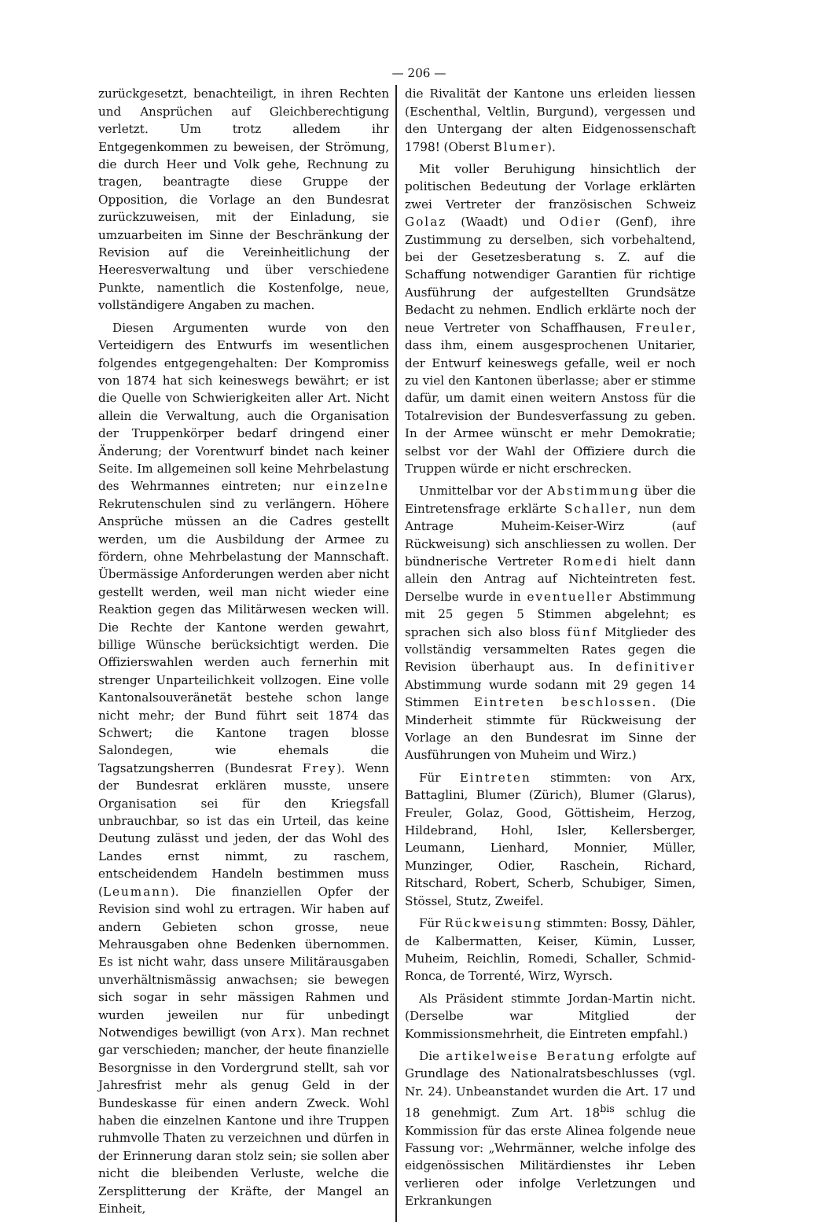— 206 —
zurückgesetzt, benachteiligt, in ihren Rechten und Ansprüchen auf Gleichberechtigung verletzt. Um trotz alledem ihr Entgegenkommen zu beweisen, der Strömung, die durch Heer und Volk gehe, Rechnung zu tragen, beantragte diese Gruppe der Opposition, die Vorlage an den Bundesrat zurückzuweisen, mit der Einladung, sie umzuarbeiten im Sinne der Beschränkung der Revision auf die Vereinheitlichung der Heeresverwaltung und über verschiedene Punkte, namentlich die Kostenfolge, neue, vollständigere Angaben zu machen.
Diesen Argumenten wurde von den Verteidigern des Entwurfs im wesentlichen folgendes entgegengehalten: Der Kompromiss von 1874 hat sich keineswegs bewährt; er ist die Quelle von Schwierigkeiten aller Art. Nicht allein die Verwaltung, auch die Organisation der Truppenkörper bedarf dringend einer Änderung; der Vorentwurf bindet nach keiner Seite. Im allgemeinen soll keine Mehrbelastung des Wehrmannes eintreten; nur einzelne Rekrutenschulen sind zu verlängern. Höhere Ansprüche müssen an die Cadres gestellt werden, um die Ausbildung der Armee zu fördern, ohne Mehrbelastung der Mannschaft. Übermässige Anforderungen werden aber nicht gestellt werden, weil man nicht wieder eine Reaktion gegen das Militärwesen wecken will. Die Rechte der Kantone werden gewahrt, billige Wünsche berücksichtigt werden. Die Offizierswahlen werden auch fernerhin mit strenger Unparteilichkeit vollzogen. Eine volle Kantonalsouveränetät bestehe schon lange nicht mehr; der Bund führt seit 1874 das Schwert; die Kantone tragen blosse Salondegen, wie ehemals die Tagsatzungsherren (Bundesrat Frey). Wenn der Bundesrat erklären musste, unsere Organisation sei für den Kriegsfall unbrauchbar, so ist das ein Urteil, das keine Deutung zulässt und jeden, der das Wohl des Landes ernst nimmt, zu raschem, entscheidendem Handeln bestimmen muss (Leumann). Die finanziellen Opfer der Revision sind wohl zu ertragen. Wir haben auf andern Gebieten schon grosse, neue Mehrausgaben ohne Bedenken übernommen. Es ist nicht wahr, dass unsere Militärausgaben unverhältnismässig anwachsen; sie bewegen sich sogar in sehr mässigen Rahmen und wurden jeweilen nur für unbedingt Notwendiges bewilligt (von Arx). Man rechnet gar verschieden; mancher, der heute finanzielle Besorgnisse in den Vordergrund stellt, sah vor Jahresfrist mehr als genug Geld in der Bundeskasse für einen andern Zweck. Wohl haben die einzelnen Kantone und ihre Truppen ruhmvolle Thaten zu verzeichnen und dürfen in der Erinnerung daran stolz sein; sie sollen aber nicht die bleibenden Verluste, welche die Zersplitterung der Kräfte, der Mangel an Einheit,
die Rivalität der Kantone uns erleiden liessen (Eschenthal, Veltlin, Burgund), vergessen und den Untergang der alten Eidgenossenschaft 1798! (Oberst Blumer).
Mit voller Beruhigung hinsichtlich der politischen Bedeutung der Vorlage erklärten zwei Vertreter der französischen Schweiz Golaz (Waadt) und Odier (Genf), ihre Zustimmung zu derselben, sich vorbehaltend, bei der Gesetzesberatung s. Z. auf die Schaffung notwendiger Garantien für richtige Ausführung der aufgestellten Grundsätze Bedacht zu nehmen. Endlich erklärte noch der neue Vertreter von Schaffhausen, Freuler, dass ihm, einem ausgesprochenen Unitarier, der Entwurf keineswegs gefalle, weil er noch zu viel den Kantonen überlasse; aber er stimme dafür, um damit einen weitern Anstoss für die Totalrevision der Bundesverfassung zu geben. In der Armee wünscht er mehr Demokratie; selbst vor der Wahl der Offiziere durch die Truppen würde er nicht erschrecken.
Unmittelbar vor der Abstimmung über die Eintretensfrage erklärte Schaller, nun dem Antrage Muheim-Keiser-Wirz (auf Rückweisung) sich anschliessen zu wollen. Der bündnerische Vertreter Romedi hielt dann allein den Antrag auf Nichteintreten fest. Derselbe wurde in eventueller Abstimmung mit 25 gegen 5 Stimmen abgelehnt; es sprachen sich also bloss fünf Mitglieder des vollständig versammelten Rates gegen die Revision überhaupt aus. In definitiver Abstimmung wurde sodann mit 29 gegen 14 Stimmen Eintreten beschlossen. (Die Minderheit stimmte für Rückweisung der Vorlage an den Bundesrat im Sinne der Ausführungen von Muheim und Wirz.)
Für Eintreten stimmten: von Arx, Battaglini, Blumer (Zürich), Blumer (Glarus), Freuler, Golaz, Good, Göttisheim, Herzog, Hildebrand, Hohl, Isler, Kellersberger, Leumann, Lienhard, Monnier, Müller, Munzinger, Odier, Raschein, Richard, Ritschard, Robert, Scherb, Schubiger, Simen, Stössel, Stutz, Zweifel.
Für Rückweisung stimmten: Bossy, Dähler, de Kalbermatten, Keiser, Kümin, Lusser, Muheim, Reichlin, Romedi, Schaller, Schmid-Ronca, de Torrenté, Wirz, Wyrsch.
Als Präsident stimmte Jordan-Martin nicht. (Derselbe war Mitglied der Kommissionsmehrheit, die Eintreten empfahl.)
Die artikelweise Beratung erfolgte auf Grundlage des Nationalratsbeschlusses (vgl. Nr. 24). Unbeanstandet wurden die Art. 17 und 18 genehmigt. Zum Art. 18<sup>bis</sup> schlug die Kommission für das erste Alinea folgende neue Fassung vor: „Wehrmänner, welche infolge des eidgenössischen Militärdienstes ihr Leben verlieren oder infolge Verletzungen und Erkrankungen